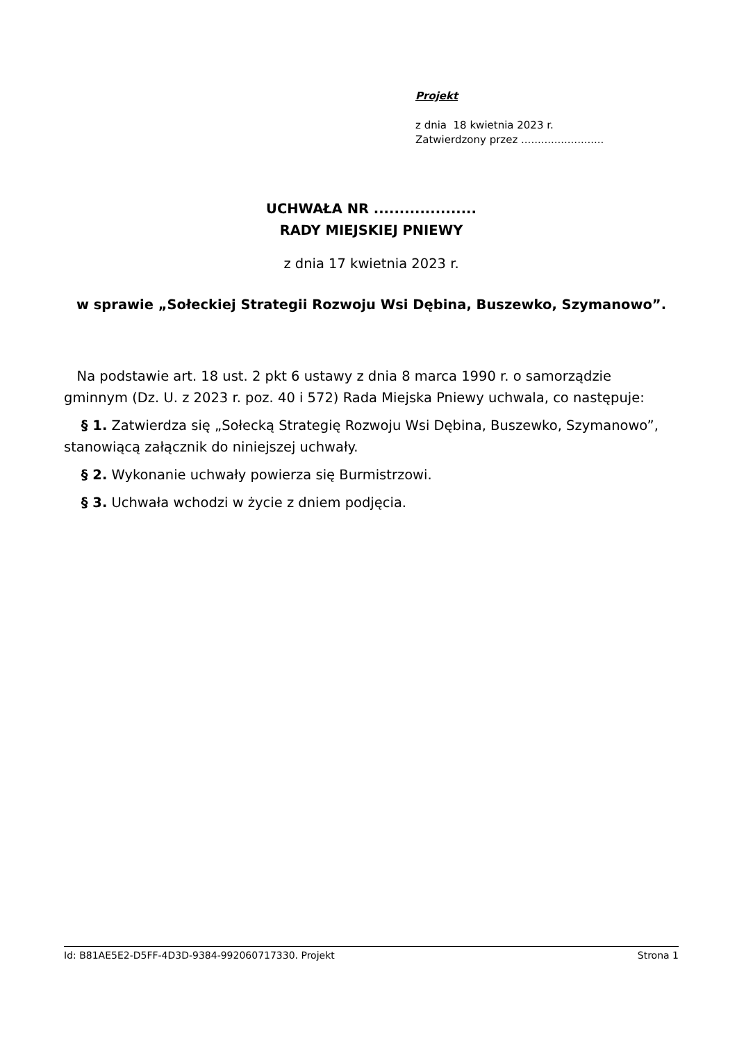Projekt
z dnia 18 kwietnia 2023 r.
Zatwierdzony przez .........................
UCHWAŁA NR ....................
RADY MIEJSKIEJ PNIEWY
z dnia 17 kwietnia 2023 r.
w sprawie „Sołeckiej Strategii Rozwoju Wsi Dębina, Buszewko, Szymanowo”.
Na podstawie art. 18 ust. 2 pkt 6 ustawy z dnia 8 marca 1990 r. o samorządzie gminnym (Dz. U. z 2023 r. poz. 40 i 572) Rada Miejska Pniewy uchwala, co następuje:
§ 1. Zatwierdza się „Sołecką Strategię Rozwoju Wsi Dębina, Buszewko, Szymanowo”, stanowiącą załącznik do niniejszej uchwały.
§ 2. Wykonanie uchwały powierza się Burmistrzowi.
§ 3. Uchwała wchodzi w życie z dniem podjęcia.
Id: B81AE5E2-D5FF-4D3D-9384-992060717330. Projekt Strona 1